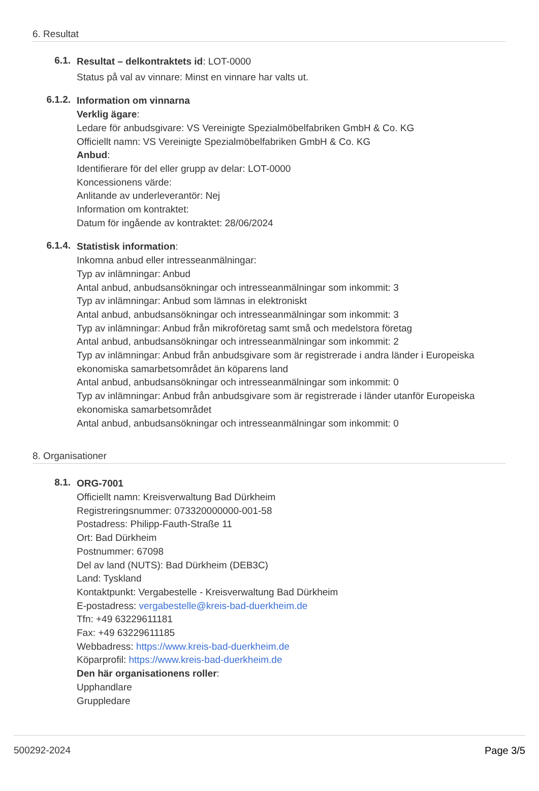6. Resultat
6.1.
Resultat – delkontraktets id: LOT-0000
Status på val av vinnare: Minst en vinnare har valts ut.
6.1.2.
Information om vinnarna
Verklig ägare:
Ledare för anbudsgivare: VS Vereinigte Spezialmöbelfabriken GmbH & Co. KG
Officiellt namn: VS Vereinigte Spezialmöbelfabriken GmbH & Co. KG
Anbud:
Identifierare för del eller grupp av delar: LOT-0000
Koncessionens värde:
Anlitande av underleverantör: Nej
Information om kontraktet:
Datum för ingående av kontraktet: 28/06/2024
6.1.4.
Statistisk information:
Inkomna anbud eller intresseanmälningar:
Typ av inlämningar: Anbud
Antal anbud, anbudsansökningar och intresseanmälningar som inkommit: 3
Typ av inlämningar: Anbud som lämnas in elektroniskt
Antal anbud, anbudsansökningar och intresseanmälningar som inkommit: 3
Typ av inlämningar: Anbud från mikroföretag samt små och medelstora företag
Antal anbud, anbudsansökningar och intresseanmälningar som inkommit: 2
Typ av inlämningar: Anbud från anbudsgivare som är registrerade i andra länder i Europeiska ekonomiska samarbetsområdet än köparens land
Antal anbud, anbudsansökningar och intresseanmälningar som inkommit: 0
Typ av inlämningar: Anbud från anbudsgivare som är registrerade i länder utanför Europeiska ekonomiska samarbetsområdet
Antal anbud, anbudsansökningar och intresseanmälningar som inkommit: 0
8. Organisationer
8.1.
ORG-7001
Officiellt namn: Kreisverwaltung Bad Dürkheim
Registreringsnummer: 073320000000-001-58
Postadress: Philipp-Fauth-Straße 11
Ort: Bad Dürkheim
Postnummer: 67098
Del av land (NUTS): Bad Dürkheim (DEB3C)
Land: Tyskland
Kontaktpunkt: Vergabestelle - Kreisverwaltung Bad Dürkheim
E-postadress: vergabestelle@kreis-bad-duerkheim.de
Tfn: +49 63229611181
Fax: +49 63229611185
Webbadress: https://www.kreis-bad-duerkheim.de
Köparprofil: https://www.kreis-bad-duerkheim.de
Den här organisationens roller:
Upphandlare
Gruppledare
500292-2024 Page 3/5